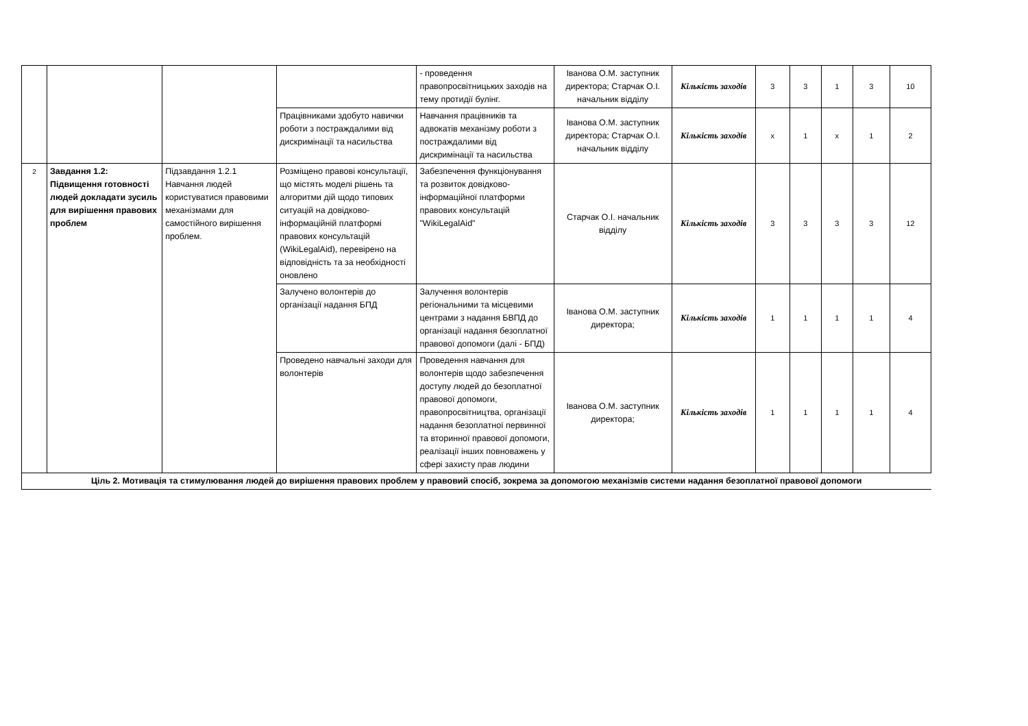| | | | | - проведення правопросвітницьких заходів на тему протидії булінг. | Іванова О.М. заступник директора; Старчак О.І. начальник відділу | Кількість заходів | 3 | 3 | 1 | 3 | 10 |
| | | | Працівниками здобуто навички роботи з постраждалими від дискримінації та насильства | Навчання працівників та адвокатів механізму роботи з постраждалими від дискримінації та насильства | Іванова О.М. заступник директора; Старчак О.І. начальник відділу | Кількість заходів | x | 1 | x | 1 | 2 |
| 2 | Завдання 1.2: Підвищення готовності людей докладати зусиль для вирішення правових проблем | Підзавдання 1.2.1 Навчання людей користуватися правовими механізмами для самостійного вирішення проблем. | Розміщено правові консультації, що містять моделі рішень та алгоритми дій щодо типових ситуацій на довідково-інформаційній платформі правових консультацій (WikiLegalAid), перевірено на відповідність та за необхідності оновлено | Забезпечення функціонування та розвиток довідково-інформаційної платформи правових консультацій "WikiLegalAid" | Старчак О.І. начальник відділу | Кількість заходів | 3 | 3 | 3 | 3 | 12 |
| | | | Залучено волонтерів до організації надання БПД | Залучення волонтерів регіональними та місцевими центрами з надання БВПД до організації надання безоплатної правової допомоги (далі - БПД) | Іванова О.М. заступник директора; | Кількість заходів | 1 | 1 | 1 | 1 | 4 |
| | | | Проведено навчальні заходи для волонтерів | Проведення навчання для волонтерів щодо забезпечення доступу людей до безоплатної правової допомоги, правопросвітництва, організації надання безоплатної первинної та вторинної правової допомоги, реалізації інших повноважень у сфері захисту прав людини | Іванова О.М. заступник директора; | Кількість заходів | 1 | 1 | 1 | 1 | 4 |
| Ціль 2. Мотивація та стимулювання людей до вирішення правових проблем у правовий спосіб, зокрема за допомогою механізмів системи надання безоплатної правової допомоги | | | | | | | | | | | |